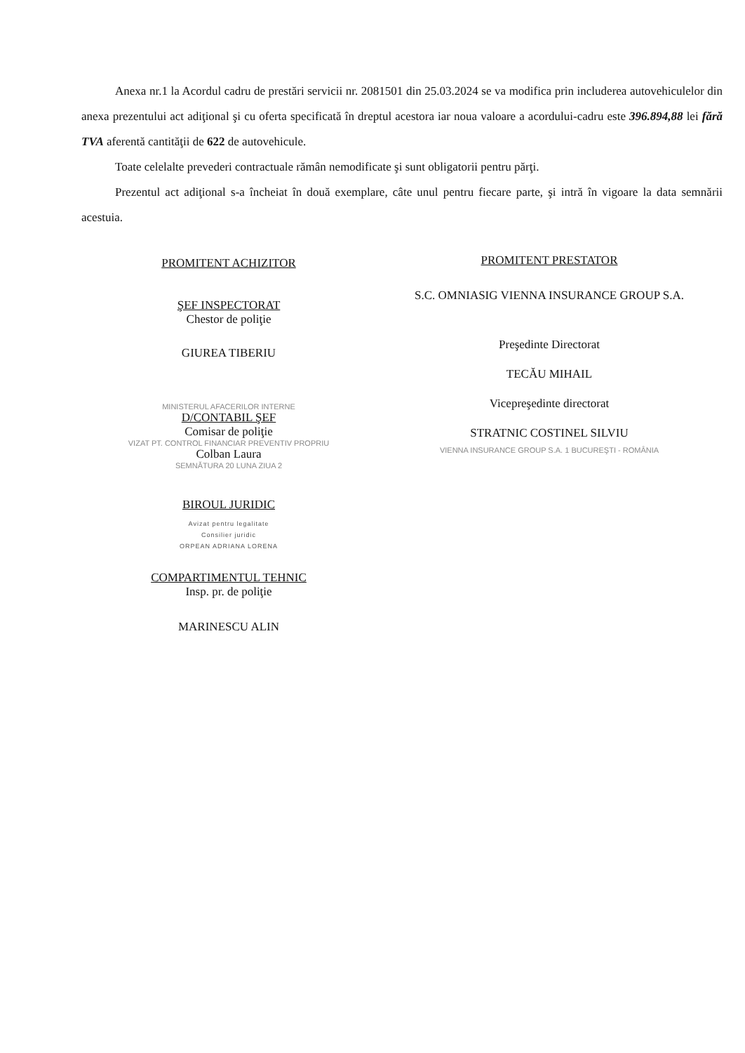Anexa nr.1 la Acordul cadru de prestări servicii nr. 2081501 din 25.03.2024 se va modifica prin includerea autovehiculelor din anexa prezentului act adiţional şi cu oferta specificată în dreptul acestora iar noua valoare a acordului-cadru este 396.894,88 lei fără TVA aferentă cantităţii de 622 de autovehicule.
Toate celelalte prevederi contractuale rămân nemodificate şi sunt obligatorii pentru părţi.
Prezentul act adiţional s-a încheiat în două exemplare, câte unul pentru fiecare parte, şi intră în vigoare la data semnării acestuia.
PROMITENT ACHIZITOR
ŞEF INSPECTORAT
Chestor de poliţie
GIUREA TIBERIU
MINISTERUL AFACERILOR INTERNE
D/CONTABIL ŞEF
Comisar de poliţie
VIZAT PT. CONTROL FINANCIAR PREVENTIV PROPRIU
Colban Laura
SEMNĂTURA 20 LUNA ZIUA 2
BIROUL JURIDIC
Avizat pentru legalitate
Consilier juridic
ORPEAN ADRIANA LORENA
COMPARTIMENTUL TEHNIC
Insp. pr. de poliţie
MARINESCU ALIN
PROMITENT PRESTATOR
S.C. OMNIASIG VIENNA INSURANCE GROUP S.A.
Preşedinte Directorat
TECĂU MIHAIL
Vicepreşedinte directorat
STRATNIC COSTINEL SILVIU
VIENNA INSURANCE GROUP S.A. 1 BUCUREŞTI - ROMÂNIA